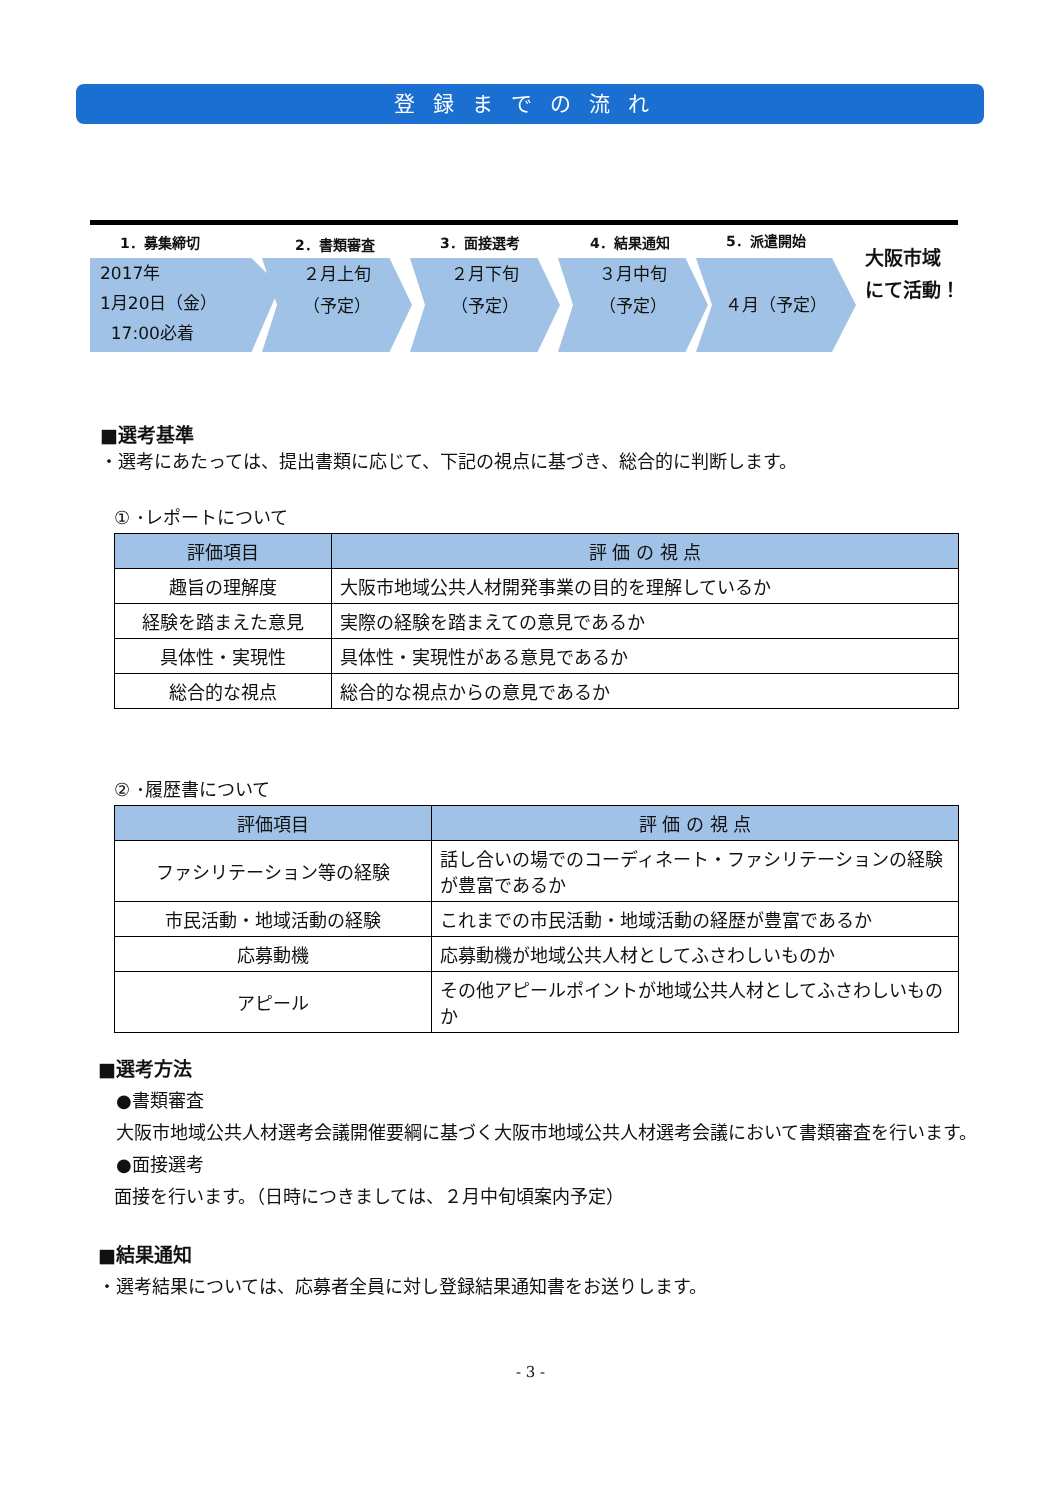登録までの流れ
1．募集締切 2．書類審査 3．面接選考 4．結果通知 5．派遣開始
2017年
1月20日（金）
17:00必着
２月上旬
（予定）
２月下旬
（予定）
３月中旬
（予定）
４月（予定）
大阪市域
にて活動！
■選考基準
・選考にあたっては、提出書類に応じて、下記の視点に基づき、総合的に判断します。
① ･レポートについて
| 評価項目 | 評 価 の 視 点 |
| --- | --- |
| 趣旨の理解度 | 大阪市地域公共人材開発事業の目的を理解しているか |
| 経験を踏まえた意見 | 実際の経験を踏まえての意見であるか |
| 具体性・実現性 | 具体性・実現性がある意見であるか |
| 総合的な視点 | 総合的な視点からの意見であるか |
② ･履歴書について
| 評価項目 | 評 価 の 視 点 |
| --- | --- |
| ファシリテーション等の経験 | 話し合いの場でのコーディネート・ファシリテーションの経験が豊富であるか |
| 市民活動・地域活動の経験 | これまでの市民活動・地域活動の経歴が豊富であるか |
| 応募動機 | 応募動機が地域公共人材としてふさわしいものか |
| アピール | その他アピールポイントが地域公共人材としてふさわしいものか |
■選考方法
●書類審査
大阪市地域公共人材選考会議開催要綱に基づく大阪市地域公共人材選考会議において書類審査を行います。
●面接選考
面接を行います。（日時につきましては、２月中旬頃案内予定）
■結果通知
・選考結果については、応募者全員に対し登録結果通知書をお送りします。
- 3 -